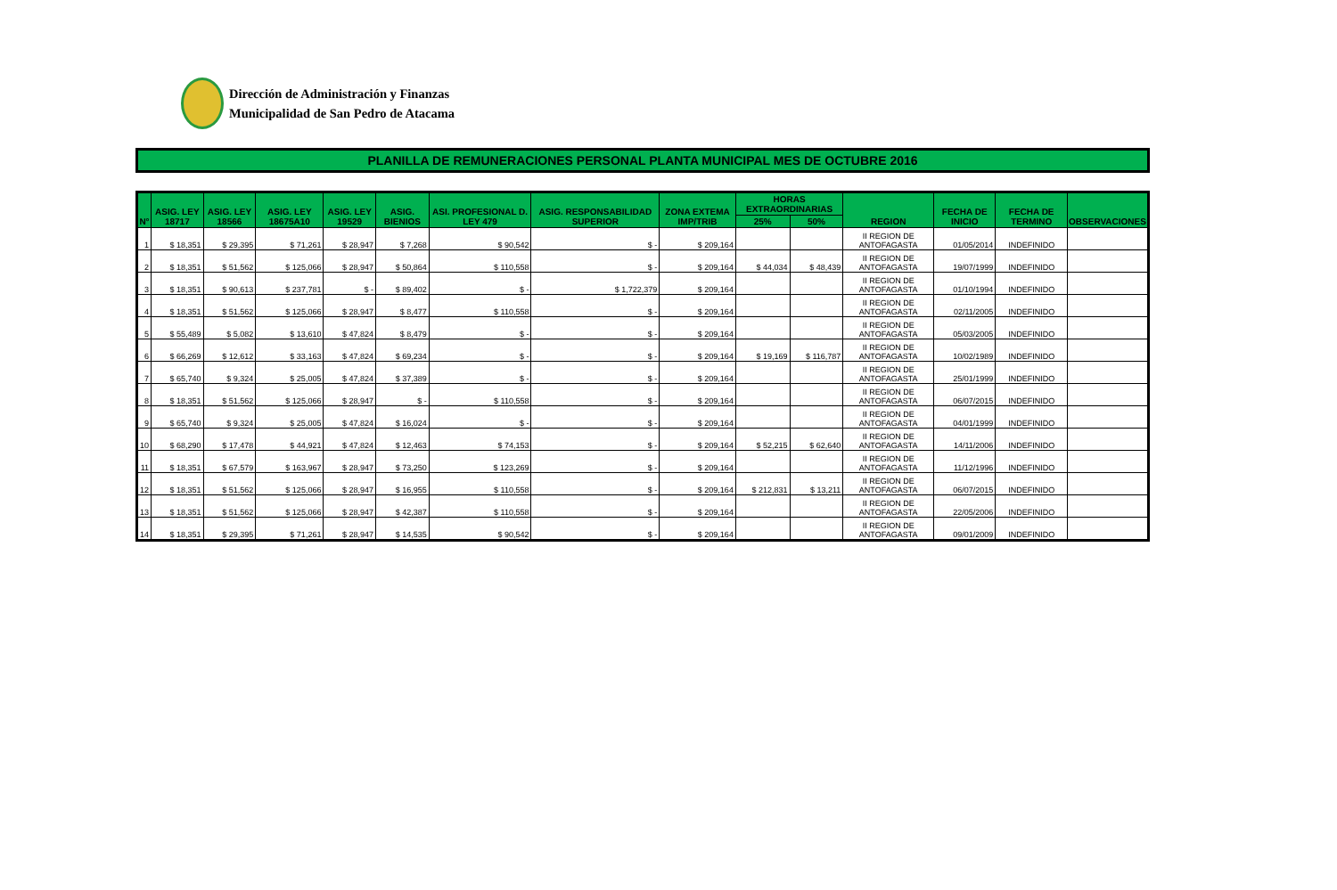Dirección de Administración y Finanzas
Municipalidad de San Pedro de Atacama
PLANILLA DE REMUNERACIONES PERSONAL PLANTA MUNICIPAL MES DE OCTUBRE 2016
| N° | ASIG. LEY 18717 | ASIG. LEY 18566 | ASIG. LEY 18675A10 | ASIG. LEY 19529 | ASIG. BIENIOS | ASI. PROFESIONAL D. LEY 479 | ASIG. RESPONSABILIDAD SUPERIOR | ZONA EXTEMA IMP/TRIB | HORAS EXTRAORDINARIAS | | REGION | FECHA DE INICIO | FECHA DE TERMINO | OBSERVACIONES |
| --- | --- | --- | --- | --- | --- | --- | --- | --- | --- | --- | --- | --- | --- | --- |
| | | | | | | | | | 25% | 50% | | | | |
| 1 | $ 18,351 | $ 29,395 | $ 71,261 | $ 28,947 | $ 7,268 | $ 90,542 | $ - | $ 209,164 | | | II REGION DE ANTOFAGASTA | 01/05/2014 | INDEFINIDO | |
| 2 | $ 18,351 | $ 51,562 | $ 125,066 | $ 28,947 | $ 50,864 | $ 110,558 | $ - | $ 209,164 | $ 44,034 | $ 48,439 | II REGION DE ANTOFAGASTA | 19/07/1999 | INDEFINIDO | |
| 3 | $ 18,351 | $ 90,613 | $ 237,781 | $ - | $ 89,402 | $ - | $ 1,722,379 | $ 209,164 | | | II REGION DE ANTOFAGASTA | 01/10/1994 | INDEFINIDO | |
| 4 | $ 18,351 | $ 51,562 | $ 125,066 | $ 28,947 | $ 8,477 | $ 110,558 | $ - | $ 209,164 | | | II REGION DE ANTOFAGASTA | 02/11/2005 | INDEFINIDO | |
| 5 | $ 55,489 | $ 5,082 | $ 13,610 | $ 47,824 | $ 8,479 | $ - | $ - | $ 209,164 | | | II REGION DE ANTOFAGASTA | 05/03/2005 | INDEFINIDO | |
| 6 | $ 66,269 | $ 12,612 | $ 33,163 | $ 47,824 | $ 69,234 | $ - | $ - | $ 209,164 | $ 19,169 | $ 116,787 | II REGION DE ANTOFAGASTA | 10/02/1989 | INDEFINIDO | |
| 7 | $ 65,740 | $ 9,324 | $ 25,005 | $ 47,824 | $ 37,389 | $ - | $ - | $ 209,164 | | | II REGION DE ANTOFAGASTA | 25/01/1999 | INDEFINIDO | |
| 8 | $ 18,351 | $ 51,562 | $ 125,066 | $ 28,947 | $ - | $ 110,558 | $ - | $ 209,164 | | | II REGION DE ANTOFAGASTA | 06/07/2015 | INDEFINIDO | |
| 9 | $ 65,740 | $ 9,324 | $ 25,005 | $ 47,824 | $ 16,024 | $ - | $ - | $ 209,164 | | | II REGION DE ANTOFAGASTA | 04/01/1999 | INDEFINIDO | |
| 10 | $ 68,290 | $ 17,478 | $ 44,921 | $ 47,824 | $ 12,463 | $ 74,153 | $ - | $ 209,164 | $ 52,215 | $ 62,640 | II REGION DE ANTOFAGASTA | 14/11/2006 | INDEFINIDO | |
| 11 | $ 18,351 | $ 67,579 | $ 163,967 | $ 28,947 | $ 73,250 | $ 123,269 | $ - | $ 209,164 | | | II REGION DE ANTOFAGASTA | 11/12/1996 | INDEFINIDO | |
| 12 | $ 18,351 | $ 51,562 | $ 125,066 | $ 28,947 | $ 16,955 | $ 110,558 | $ - | $ 209,164 | $ 212,831 | $ 13,211 | II REGION DE ANTOFAGASTA | 06/07/2015 | INDEFINIDO | |
| 13 | $ 18,351 | $ 51,562 | $ 125,066 | $ 28,947 | $ 42,387 | $ 110,558 | $ - | $ 209,164 | | | II REGION DE ANTOFAGASTA | 22/05/2006 | INDEFINIDO | |
| 14 | $ 18,351 | $ 29,395 | $ 71,261 | $ 28,947 | $ 14,535 | $ 90,542 | $ - | $ 209,164 | | | II REGION DE ANTOFAGASTA | 09/01/2009 | INDEFINIDO | |